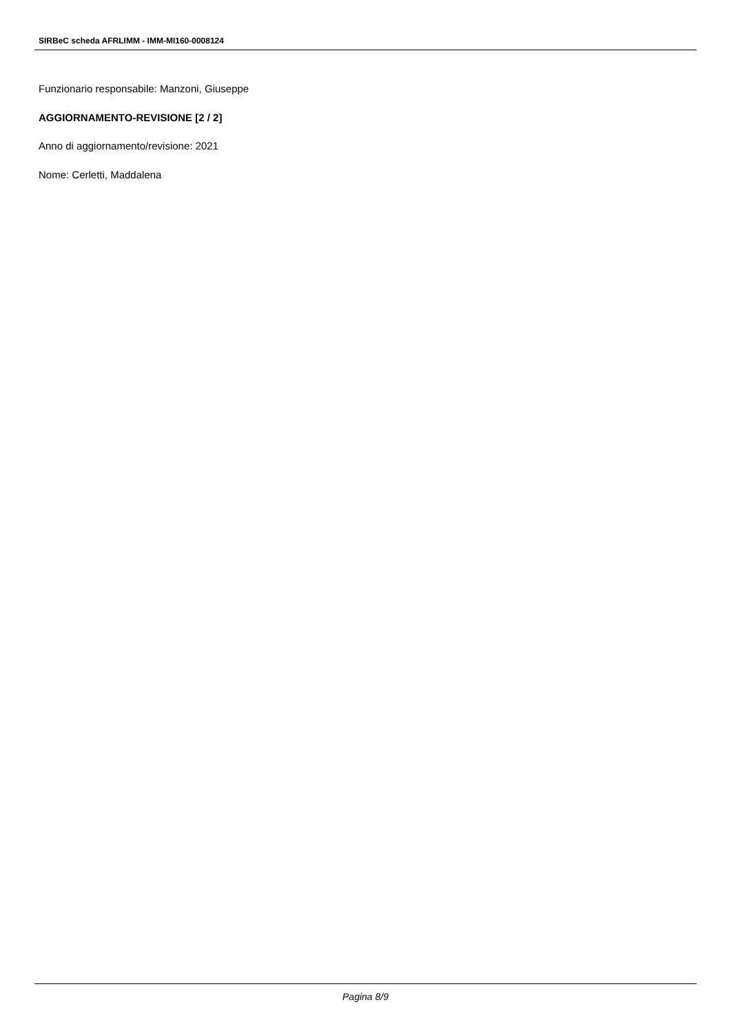SIRBeC scheda AFRLIMM - IMM-MI160-0008124
Funzionario responsabile: Manzoni, Giuseppe
AGGIORNAMENTO-REVISIONE [2 / 2]
Anno di aggiornamento/revisione: 2021
Nome: Cerletti, Maddalena
Pagina 8/9